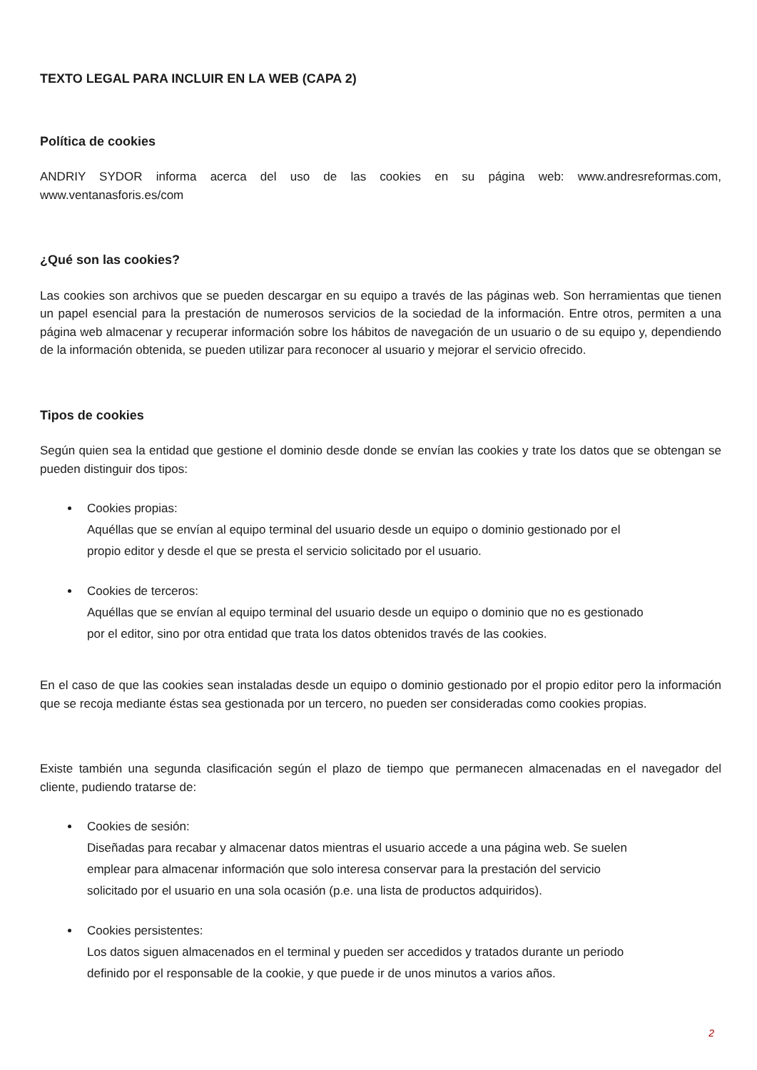TEXTO LEGAL PARA INCLUIR EN LA WEB (CAPA 2)
Política de cookies
ANDRIY SYDOR informa acerca del uso de las cookies en su página web: www.andresreformas.com, www.ventanasforis.es/com
¿Qué son las cookies?
Las cookies son archivos que se pueden descargar en su equipo a través de las páginas web. Son herramientas que tienen un papel esencial para la prestación de numerosos servicios de la sociedad de la información. Entre otros, permiten a una página web almacenar y recuperar información sobre los hábitos de navegación de un usuario o de su equipo y, dependiendo de la información obtenida, se pueden utilizar para reconocer al usuario y mejorar el servicio ofrecido.
Tipos de cookies
Según quien sea la entidad que gestione el dominio desde donde se envían las cookies y trate los datos que se obtengan se pueden distinguir dos tipos:
Cookies propias:
Aquéllas que se envían al equipo terminal del usuario desde un equipo o dominio gestionado por el
propio editor y desde el que se presta el servicio solicitado por el usuario.
Cookies de terceros:
Aquéllas que se envían al equipo terminal del usuario desde un equipo o dominio que no es gestionado
por el editor, sino por otra entidad que trata los datos obtenidos través de las cookies.
En el caso de que las cookies sean instaladas desde un equipo o dominio gestionado por el propio editor pero la información que se recoja mediante éstas sea gestionada por un tercero, no pueden ser consideradas como cookies propias.
Existe también una segunda clasificación según el plazo de tiempo que permanecen almacenadas en el navegador del cliente, pudiendo tratarse de:
Cookies de sesión:
Diseñadas para recabar y almacenar datos mientras el usuario accede a una página web. Se suelen
emplear para almacenar información que solo interesa conservar para la prestación del servicio
solicitado por el usuario en una sola ocasión (p.e. una lista de productos adquiridos).
Cookies persistentes:
Los datos siguen almacenados en el terminal y pueden ser accedidos y tratados durante un periodo
definido por el responsable de la cookie, y que puede ir de unos minutos a varios años.
2